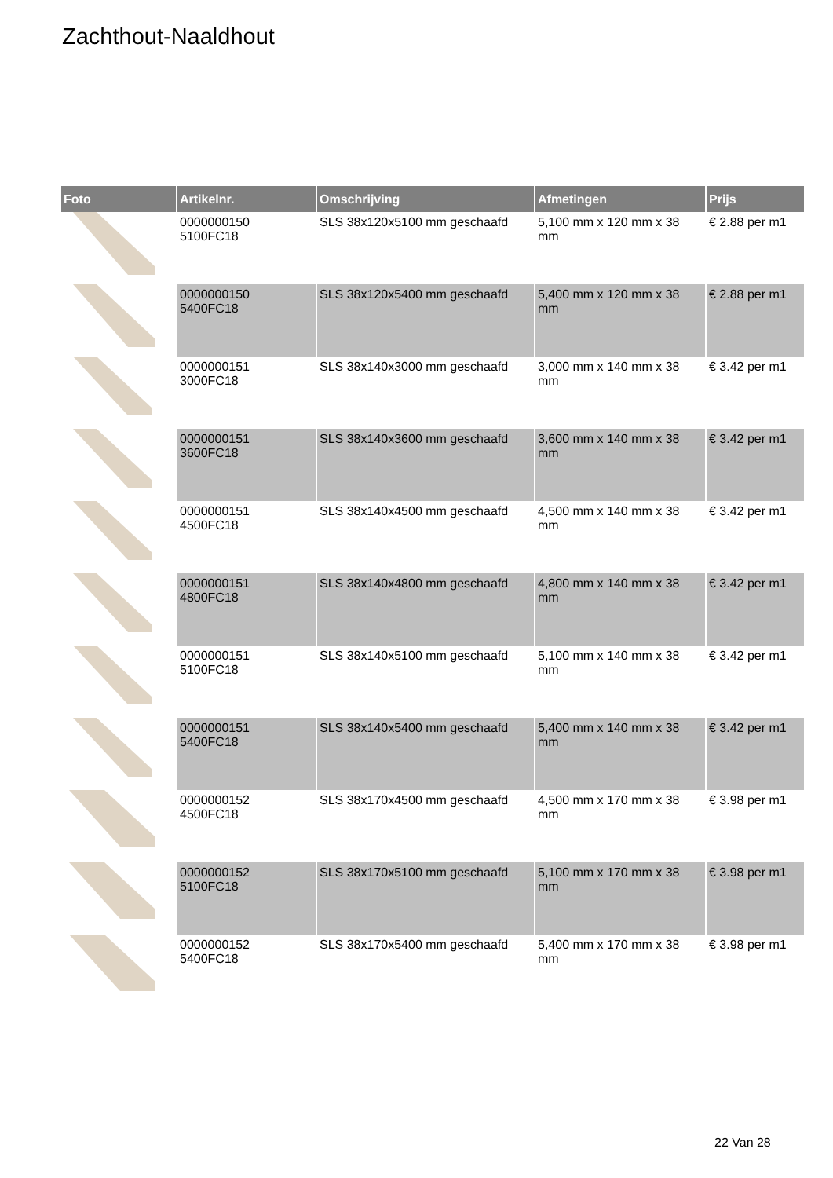Zachthout-Naaldhout
| Foto | Artikelnr. | Omschrijving | Afmetingen | Prijs |
| --- | --- | --- | --- | --- |
| | 0000000150 5100FC18 | SLS 38x120x5100 mm geschaafd | 5,100 mm x 120 mm x 38 mm | € 2.88 per m1 |
| | 0000000150 5400FC18 | SLS 38x120x5400 mm geschaafd | 5,400 mm x 120 mm x 38 mm | € 2.88 per m1 |
| | 0000000151 3000FC18 | SLS 38x140x3000 mm geschaafd | 3,000 mm x 140 mm x 38 mm | € 3.42 per m1 |
| | 0000000151 3600FC18 | SLS 38x140x3600 mm geschaafd | 3,600 mm x 140 mm x 38 mm | € 3.42 per m1 |
| | 0000000151 4500FC18 | SLS 38x140x4500 mm geschaafd | 4,500 mm x 140 mm x 38 mm | € 3.42 per m1 |
| | 0000000151 4800FC18 | SLS 38x140x4800 mm geschaafd | 4,800 mm x 140 mm x 38 mm | € 3.42 per m1 |
| | 0000000151 5100FC18 | SLS 38x140x5100 mm geschaafd | 5,100 mm x 140 mm x 38 mm | € 3.42 per m1 |
| | 0000000151 5400FC18 | SLS 38x140x5400 mm geschaafd | 5,400 mm x 140 mm x 38 mm | € 3.42 per m1 |
| | 0000000152 4500FC18 | SLS 38x170x4500 mm geschaafd | 4,500 mm x 170 mm x 38 mm | € 3.98 per m1 |
| | 0000000152 5100FC18 | SLS 38x170x5100 mm geschaafd | 5,100 mm x 170 mm x 38 mm | € 3.98 per m1 |
| | 0000000152 5400FC18 | SLS 38x170x5400 mm geschaafd | 5,400 mm x 170 mm x 38 mm | € 3.98 per m1 |
22 Van 28